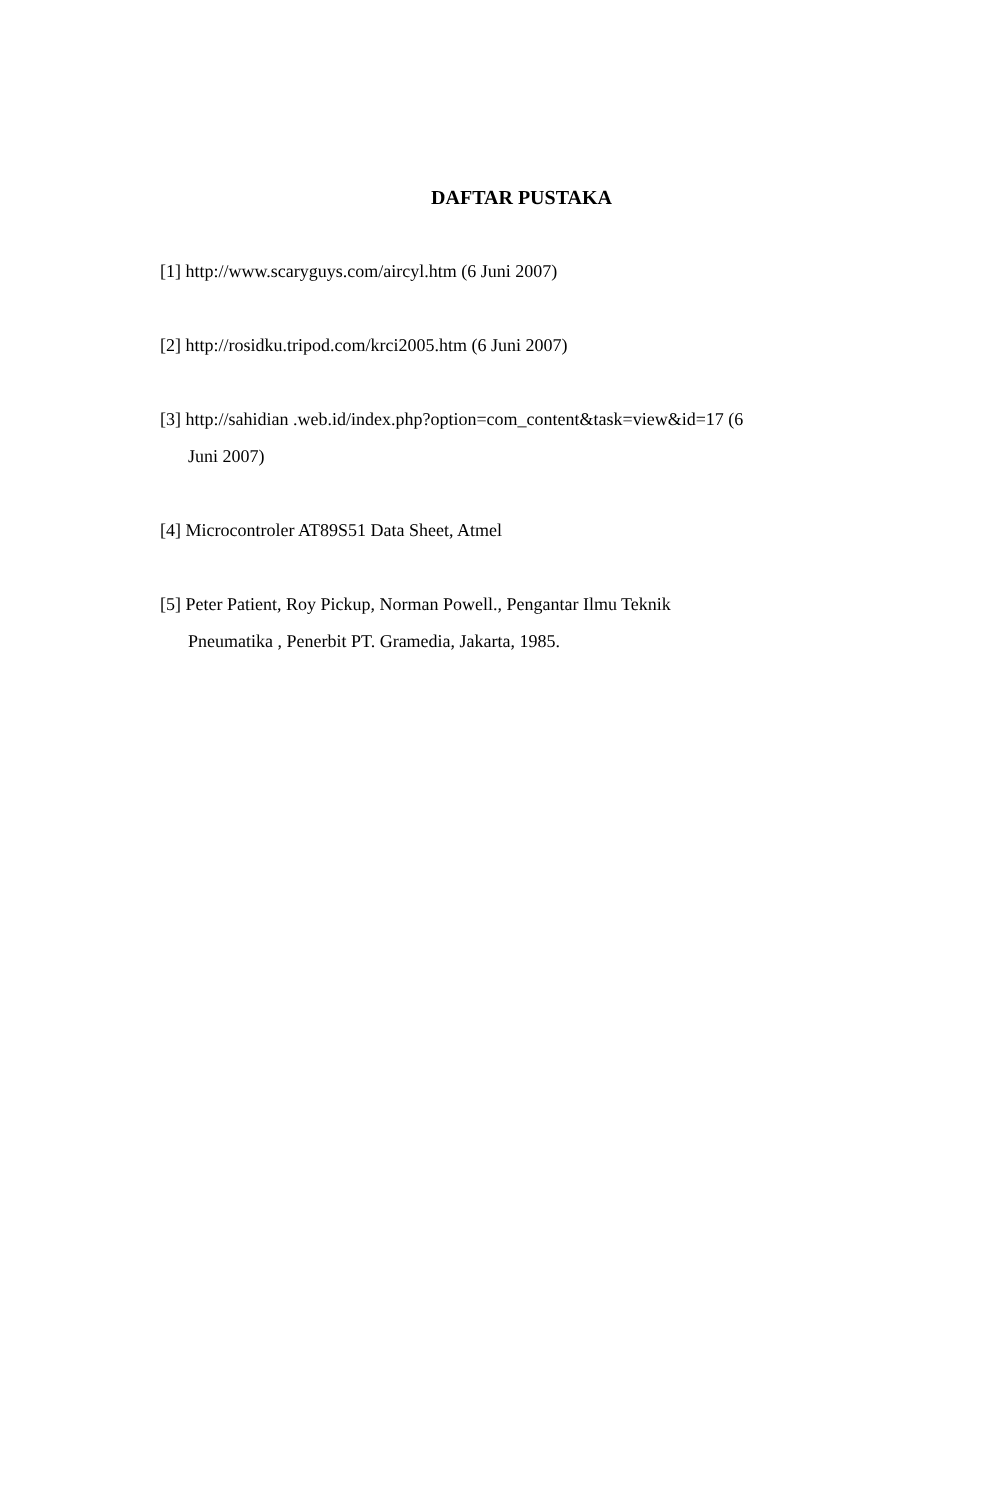DAFTAR PUSTAKA
[1] http://www.scaryguys.com/aircyl.htm (6 Juni 2007)
[2] http://rosidku.tripod.com/krci2005.htm (6 Juni 2007)
[3] http://sahidian .web.id/index.php?option=com_content&task=view&id=17 (6
Juni 2007)
[4] Microcontroler AT89S51 Data Sheet, Atmel
[5] Peter Patient, Roy Pickup, Norman Powell., Pengantar Ilmu Teknik
Pneumatika , Penerbit PT. Gramedia, Jakarta, 1985.